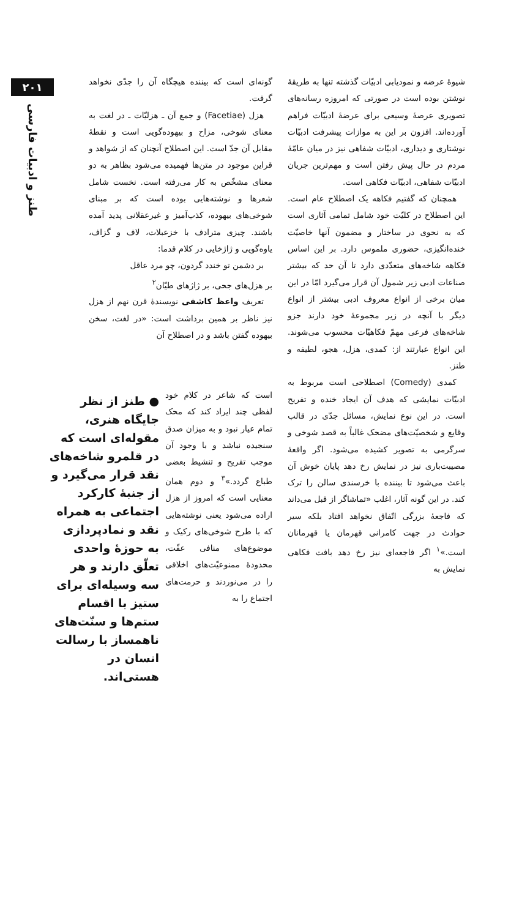۲۰۱
طنز و ادبیات فارسی
شیوهٔ عرضه و نمودیابی ادبیّات گذشته تنها به طریقهٔ نوشتن بوده است در صورتی که امروزه رسانه‌های تصویری عرصهٔ وسیعی برای عرضهٔ ادبیّات فراهم آورده‌اند. افزون بر این به موازات پیشرفت ادبیّات نوشتاری و دیداری، ادبیّات شفاهی نیز در میان عامّهٔ مردم در حال پیش رفتن است و مهم‌ترین جریان ادبیّات شفاهی، ادبیّات فکاهی است.
همچنان که گفتیم فکاهه یک اصطلاح عام است. این اصطلاح در کلیّت خود شامل تمامی آثاری است که به نحوی در ساختار و مضمون آنها خاصیّت خنده‌انگیزی، حضوری ملموس دارد. بر این اساس فکاهه شاخه‌های متعدّدی دارد تا آن حد که بیشتر صناعات ادبی زیر شمول آن قرار می‌گیرد امّا در این میان برخی از انواع معروف ادبی بیشتر از انواع دیگر با آنچه در زیر مجموعهٔ خود دارند جزو شاخه‌های فرعی مهمّ فکاهیّات محسوب می‌شوند. این انواع عبارتند از: کمدی، هزل، هجو، لطیفه و طنز.
کمدی (Comedy) اصطلاحی است مربوط به ادبیّات نمایشی که هدف آن ایجاد خنده و تفریح است. در این نوع نمایش، مسائل جدّی در قالب وقایع و شخصیّت‌های مضحک غالباً به قصد شوخی و سرگرمی به تصویر کشیده می‌شود. اگر واقعهٔ مصیبت‌باری نیز در نمایش رخ دهد پایان خوش آن باعث می‌شود تا بیننده با خرسندی سالن را ترک کند. در این گونه آثار، اغلب «تماشاگر از قبل می‌داند که فاجعهٔ بزرگی اتّفاق نخواهد افتاد بلکه سیر حوادث در جهت کامرانی قهرمان یا قهرمانان است.»<sup>۱</sup> اگر فاجعه‌ای نیز رخ دهد بافت فکاهی نمایش به
گونه‌ای است که بیننده هیچگاه آن را جدّی نخواهد گرفت.
هزل (Facetiae) و جمع آن ـ هزلیّات ـ در لغت به معنای شوخی، مزاح و بیهوده‌گویی است و نقطهٔ مقابل آن جدّ است. این اصطلاح آنچنان که از شواهد و قراین موجود در متن‌ها فهمیده می‌شود بظاهر به دو معنای مشخّص به کار می‌رفته است. نخست شامل شعرها و نوشته‌هایی بوده است که بر مبنای شوخی‌های بیهوده، کذب‌آمیز و غیرعقلانی پدید آمده باشند. چیزی مترادف با خزعبلات، لاف و گزاف، یاوه‌گویی و ژاژخایی در کلام قدما:
بر دشمن تو خندد گردون، چو مرد عاقل
بر هزل‌های جحی، بر ژاژهای طیّان<sup>۲</sup>
تعریف واعظ کاشفی نویسندهٔ قرن نهم از هزل نیز ناظر بر همین برداشت است: «در لغت، سخن بیهوده گفتن باشد و در اصطلاح آن
است که شاعر در کلام خود لفظی چند ایراد کند که محک تمام عیار نبود و به میزان صدق سنجیده نباشد و با وجود آن موجب تفریح و تنشیط بعضی طباع گردد.»<sup>۳</sup> و دوم همان معنایی است که امروز از هزل اراده می‌شود یعنی نوشته‌هایی که با طرح شوخی‌های رکیک و موضوع‌های منافی عفّت، محدودهٔ ممنوعیّت‌های اخلاقی را در می‌نوردند و حرمت‌های اجتماع را به
● طنز از نظر جایگاه هنری، مقوله‌ای است که در قلمرو شاخه‌های نقد قرار می‌گیرد و از جنبهٔ کارکرد اجتماعی به همراه نقد و نمادپردازی به حوزهٔ واحدی تعلّق دارند و هر سه وسیله‌ای برای ستیز با اقسام ستم‌ها و سنّت‌های ناهمساز با رسالت انسان در هستی‌اند.